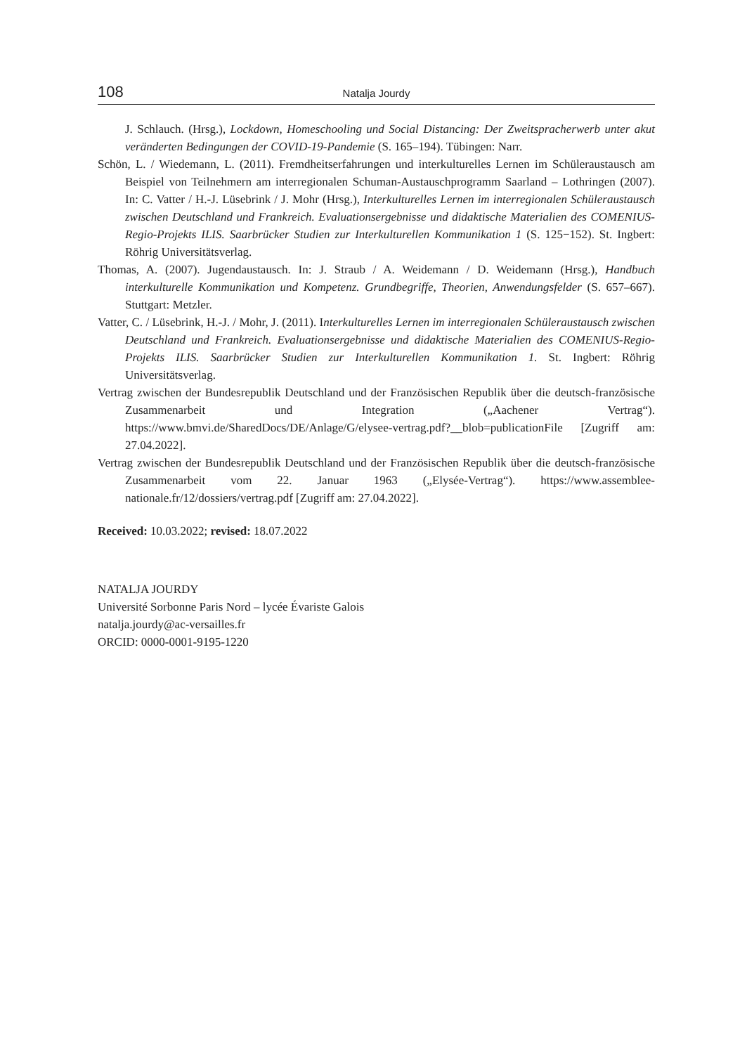108 Natalja Jourdy
J. Schlauch. (Hrsg.), Lockdown, Homeschooling und Social Distancing: Der Zweitspracherwerb unter akut veränderten Bedingungen der COVID-19-Pandemie (S. 165–194). Tübingen: Narr.
Schön, L. / Wiedemann, L. (2011). Fremdheitserfahrungen und interkulturelles Lernen im Schüleraustausch am Beispiel von Teilnehmern am interregionalen Schuman-Austauschprogramm Saarland – Lothringen (2007). In: C. Vatter / H.-J. Lüsebrink / J. Mohr (Hrsg.), Interkulturelles Lernen im interregionalen Schüleraustausch zwischen Deutschland und Frankreich. Evaluationsergebnisse und didaktische Materialien des COMENIUS-Regio-Projekts ILIS. Saarbrücker Studien zur Interkulturellen Kommunikation 1 (S. 125−152). St. Ingbert: Röhrig Universitätsverlag.
Thomas, A. (2007). Jugendaustausch. In: J. Straub / A. Weidemann / D. Weidemann (Hrsg.), Handbuch interkulturelle Kommunikation und Kompetenz. Grundbegriffe, Theorien, Anwendungsfelder (S. 657–667). Stuttgart: Metzler.
Vatter, C. / Lüsebrink, H.-J. / Mohr, J. (2011). Interkulturelles Lernen im interregionalen Schüleraustausch zwischen Deutschland und Frankreich. Evaluationsergebnisse und didaktische Materialien des COMENIUS-Regio-Projekts ILIS. Saarbrücker Studien zur Interkulturellen Kommunikation 1. St. Ingbert: Röhrig Universitätsverlag.
Vertrag zwischen der Bundesrepublik Deutschland und der Französischen Republik über die deutsch-französische Zusammenarbeit und Integration („Aachener Vertrag“). https://www.bmvi.de/SharedDocs/DE/Anlage/G/elysee-vertrag.pdf?__blob=publicationFile [Zugriff am: 27.04.2022].
Vertrag zwischen der Bundesrepublik Deutschland und der Französischen Republik über die deutsch-französische Zusammenarbeit vom 22. Januar 1963 („Elysée-Vertrag“). https://www.assemblee-nationale.fr/12/dossiers/vertrag.pdf [Zugriff am: 27.04.2022].
Received: 10.03.2022; revised: 18.07.2022
NATALJA JOURDY
Université Sorbonne Paris Nord – lycée Évariste Galois
natalja.jourdy@ac-versailles.fr
ORCID: 0000-0001-9195-1220